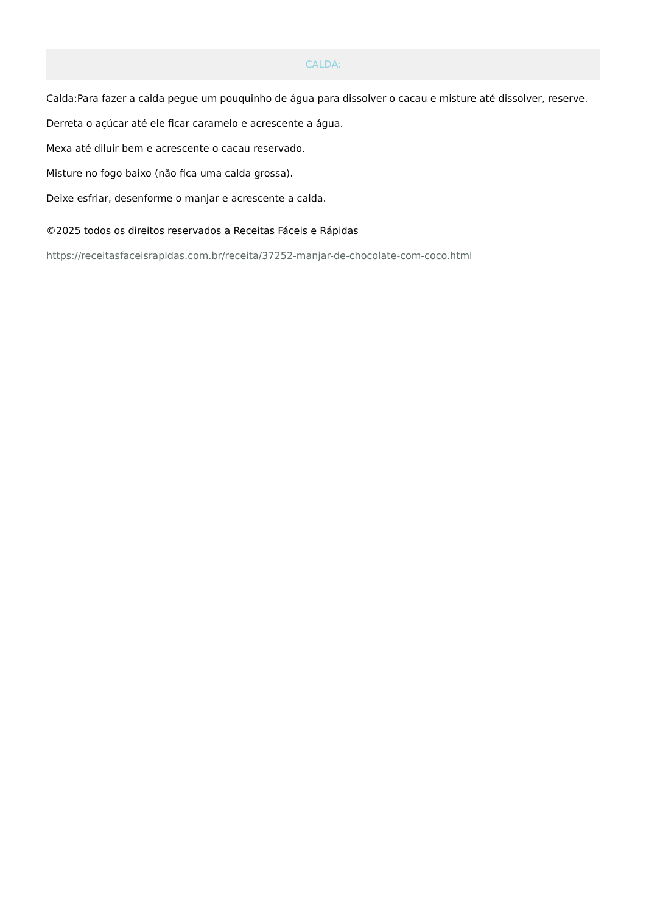CALDA:
Calda:Para fazer a calda pegue um pouquinho de água para dissolver o cacau e misture até dissolver, reserve.
Derreta o açúcar até ele ficar caramelo e acrescente a água.
Mexa até diluir bem e acrescente o cacau reservado.
Misture no fogo baixo (não fica uma calda grossa).
Deixe esfriar, desenforme o manjar e acrescente a calda.
©2025 todos os direitos reservados a Receitas Fáceis e Rápidas
https://receitasfaceisrapidas.com.br/receita/37252-manjar-de-chocolate-com-coco.html